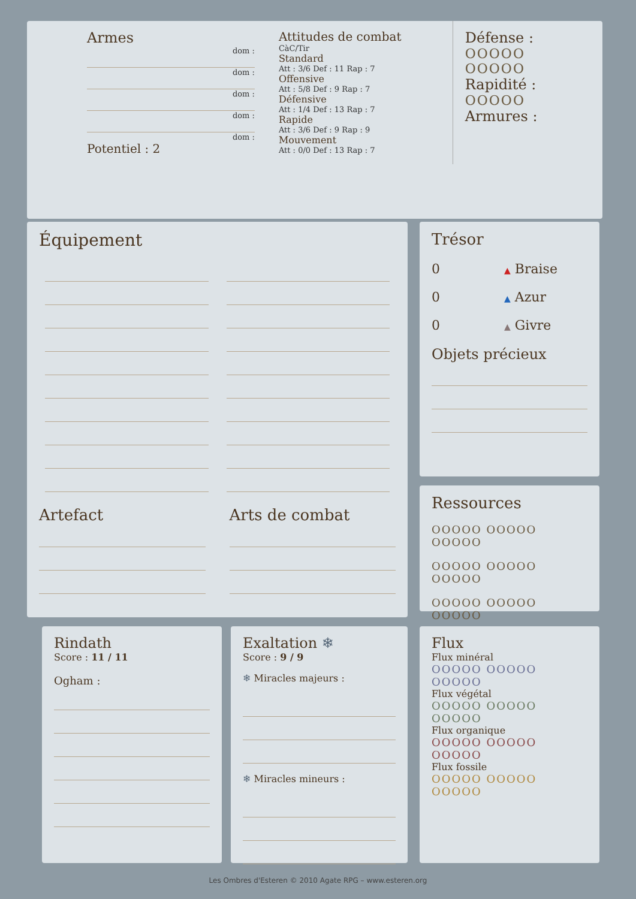Armes
dom :
dom :
dom :
dom :
dom :
Potentiel : 2
Attitudes de combat
CàC/Tir
Standard
Att : 3/6 Def : 11 Rap : 7
Offensive
Att : 5/8 Def : 9 Rap : 7
Défensive
Att : 1/4 Def : 13 Rap : 7
Rapide
Att : 3/6 Def : 9 Rap : 9
Mouvement
Att : 0/0 Def : 13 Rap : 7
Défense :
OOOOO OOOOO
Rapidité :
OOOOO
Armures :
Équipement
Artefact Arts de combat
Trésor
0 ▲ Braise
0 ▲ Azur
0 ▲ Givre
Objets précieux
Ressources
OOOOO OOOOO OOOOO
OOOOO OOOOO OOOOO
OOOOO OOOOO OOOOO
Rindath
Score : 11 / 11
Ogham :
Exaltation ❄
Score : 9 / 9
❄ Miracles majeurs :
❄ Miracles mineurs :
Flux
Flux minéral
OOOOO OOOOO OOOOO
Flux végétal
OOOOO OOOOO OOOOO
Flux organique
OOOOO OOOOO OOOOO
Flux fossile
OOOOO OOOOO OOOOO
Les Ombres d'Esteren © 2010 Agate RPG – www.esteren.org